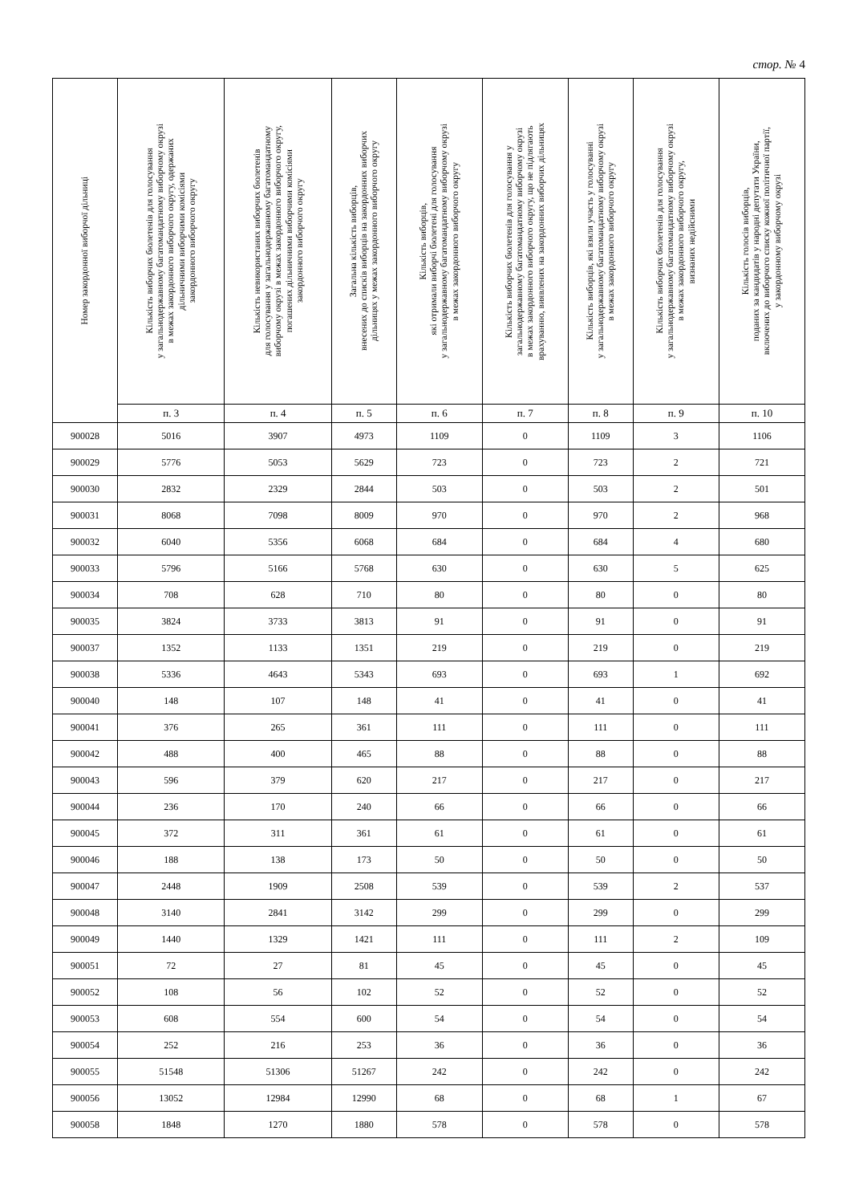стор. № 4
| Номер закордонної виборчої дільниці | Кількість виборчих бюлетенів для голосування у загальнодержавному багатомандатному виборчому окрузі в межах закордонного виборчого округу, одержаних дільничними виборчими комісіями закордонного виборчого округу | Кількість невикористаних виборчих бюлетенів для голосування у загальнодержавному багатомандатному виборчому окрузі в межах закордонного виборчого округу, погашених дільничними виборчими комісіями закордонного виборчого округу | Загальна кількість виборців, внесених до списків виборців на закордонних виборчих дільницях у межах закордонного виборчого округу | Кількість виборців, які отримали виборчі бюлетені для голосування у загальнодержавному багатомандатному виборчому окрузі в межах закордонного виборчого округу | Кількість виборчих бюлетенів для голосування у загальнодержавному багатомандатному виборчому окрузі в межах закордонного виборчого округу, що не підлягають врахуванню, виявлених на закордонних виборчих дільницях | Кількість виборців, які взяли участь у голосуванні у загальнодержавному багатомандатному виборчому окрузі в межах закордонного виборчого округу | Кількість виборчих бюлетенів для голосування у загальнодержавному багатомандатному виборчому окрузі в межах закордонного виборчого округу, визнаних недійсними | Кількість голосів виборців, поданих за кандидатів у народні депутати України, включених до виборчого списку кожної політичної партії, у закордонному виборчому окрузі |
| --- | --- | --- | --- | --- | --- | --- | --- | --- |
| | п. 3 | п. 4 | п. 5 | п. 6 | п. 7 | п. 8 | п. 9 | п. 10 |
| 900028 | 5016 | 3907 | 4973 | 1109 | 0 | 1109 | 3 | 1106 |
| 900029 | 5776 | 5053 | 5629 | 723 | 0 | 723 | 2 | 721 |
| 900030 | 2832 | 2329 | 2844 | 503 | 0 | 503 | 2 | 501 |
| 900031 | 8068 | 7098 | 8009 | 970 | 0 | 970 | 2 | 968 |
| 900032 | 6040 | 5356 | 6068 | 684 | 0 | 684 | 4 | 680 |
| 900033 | 5796 | 5166 | 5768 | 630 | 0 | 630 | 5 | 625 |
| 900034 | 708 | 628 | 710 | 80 | 0 | 80 | 0 | 80 |
| 900035 | 3824 | 3733 | 3813 | 91 | 0 | 91 | 0 | 91 |
| 900037 | 1352 | 1133 | 1351 | 219 | 0 | 219 | 0 | 219 |
| 900038 | 5336 | 4643 | 5343 | 693 | 0 | 693 | 1 | 692 |
| 900040 | 148 | 107 | 148 | 41 | 0 | 41 | 0 | 41 |
| 900041 | 376 | 265 | 361 | 111 | 0 | 111 | 0 | 111 |
| 900042 | 488 | 400 | 465 | 88 | 0 | 88 | 0 | 88 |
| 900043 | 596 | 379 | 620 | 217 | 0 | 217 | 0 | 217 |
| 900044 | 236 | 170 | 240 | 66 | 0 | 66 | 0 | 66 |
| 900045 | 372 | 311 | 361 | 61 | 0 | 61 | 0 | 61 |
| 900046 | 188 | 138 | 173 | 50 | 0 | 50 | 0 | 50 |
| 900047 | 2448 | 1909 | 2508 | 539 | 0 | 539 | 2 | 537 |
| 900048 | 3140 | 2841 | 3142 | 299 | 0 | 299 | 0 | 299 |
| 900049 | 1440 | 1329 | 1421 | 111 | 0 | 111 | 2 | 109 |
| 900051 | 72 | 27 | 81 | 45 | 0 | 45 | 0 | 45 |
| 900052 | 108 | 56 | 102 | 52 | 0 | 52 | 0 | 52 |
| 900053 | 608 | 554 | 600 | 54 | 0 | 54 | 0 | 54 |
| 900054 | 252 | 216 | 253 | 36 | 0 | 36 | 0 | 36 |
| 900055 | 51548 | 51306 | 51267 | 242 | 0 | 242 | 0 | 242 |
| 900056 | 13052 | 12984 | 12990 | 68 | 0 | 68 | 1 | 67 |
| 900058 | 1848 | 1270 | 1880 | 578 | 0 | 578 | 0 | 578 |